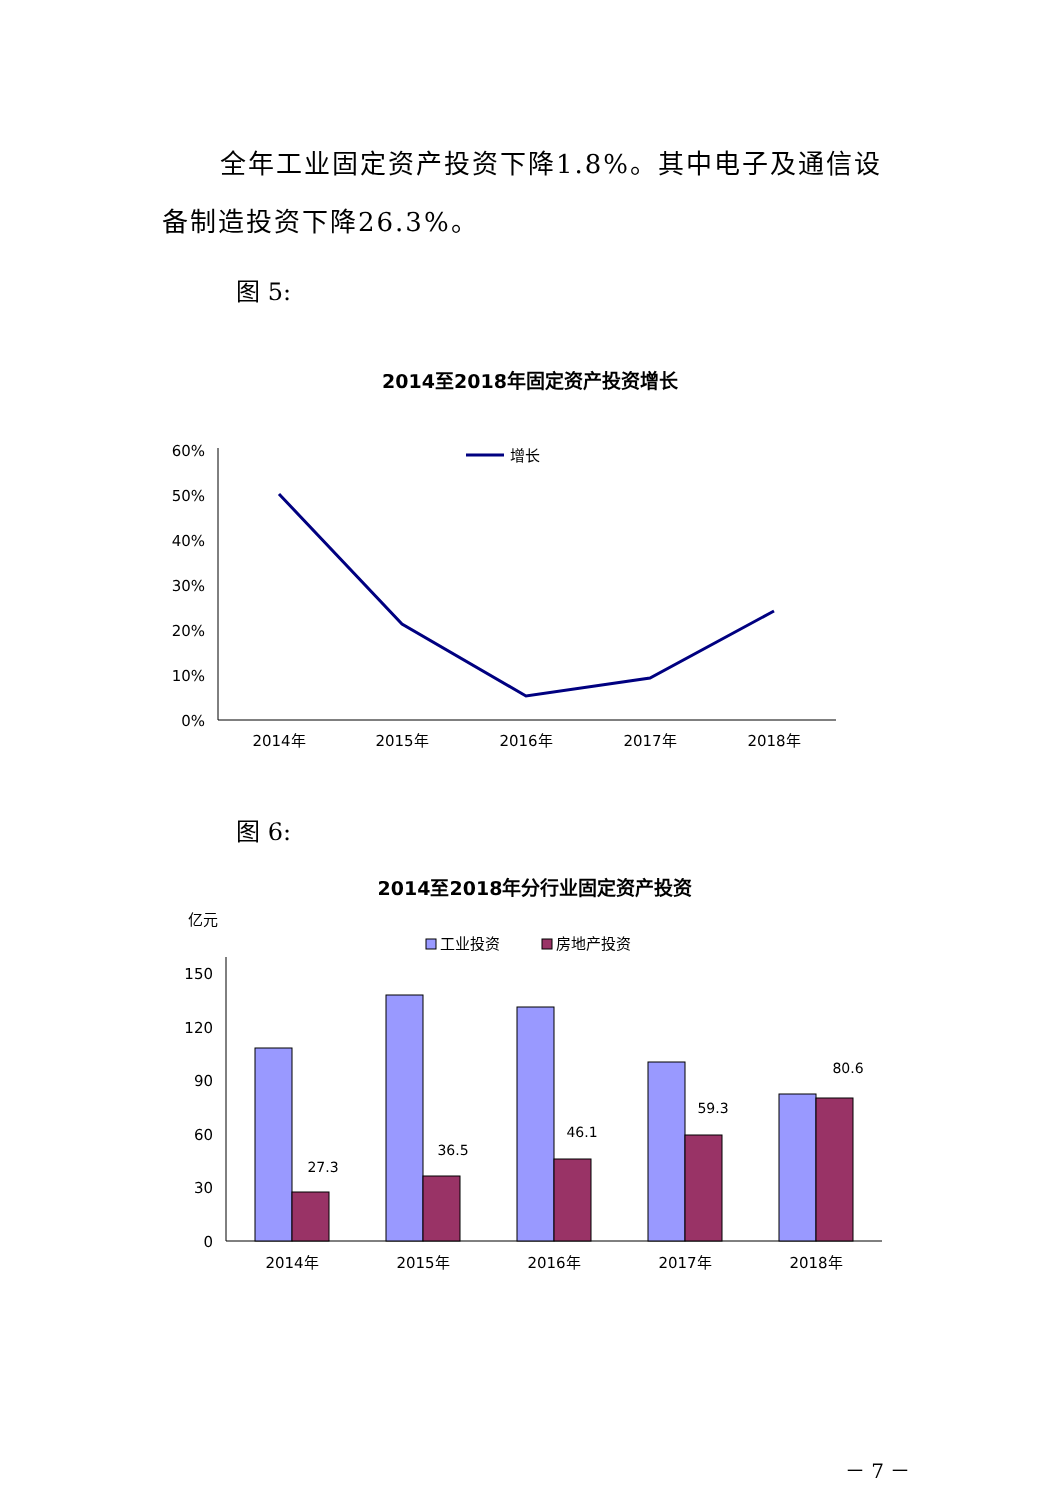全年工业固定资产投资下降1.8%。其中电子及通信设备制造投资下降26.3%。
图 5:
2014至2018年固定资产投资增长
60%
50%
40%
30%
20%
10%
0%
增长
2014年
2015年
2016年
2017年
2018年
图 6:
2014至2018年分行业固定资产投资
亿元
工业投资
房地产投资
150
120
90
60
30
0
27.3
36.5
46.1
59.3
80.6
2014年
2015年
2016年
2017年
2018年
－ 7 －